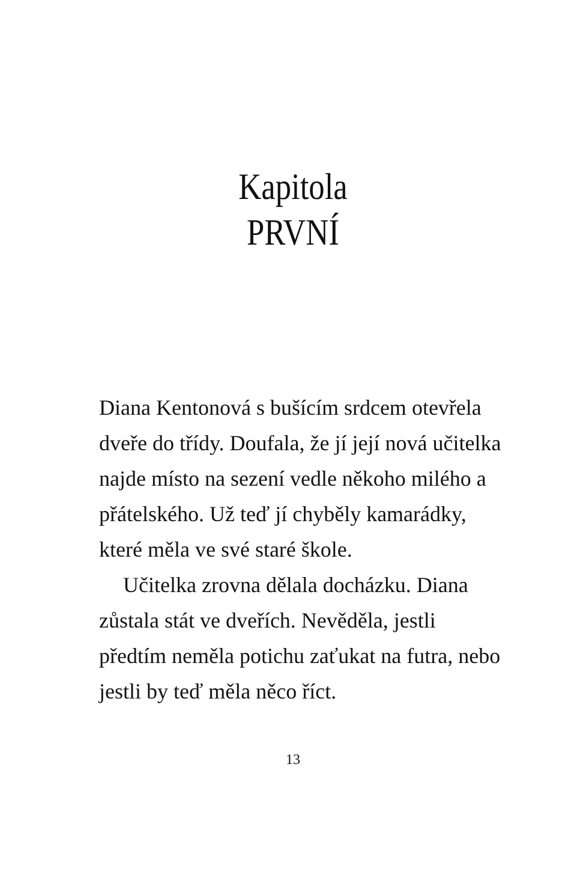Kapitola
PRVNÍ
Diana Kentonová s bušícím srdcem otevřela dveře do třídy. Doufala, že jí její nová učitelka najde místo na sezení vedle někoho milého a přátelského. Už teď jí chyběly kamarádky, které měla ve své staré škole.
Učitelka zrovna dělala docházku. Diana zůstala stát ve dveřích. Nevěděla, jestli předtím neměla potichu zaťukat na futra, nebo jestli by teď měla něco říct.
13